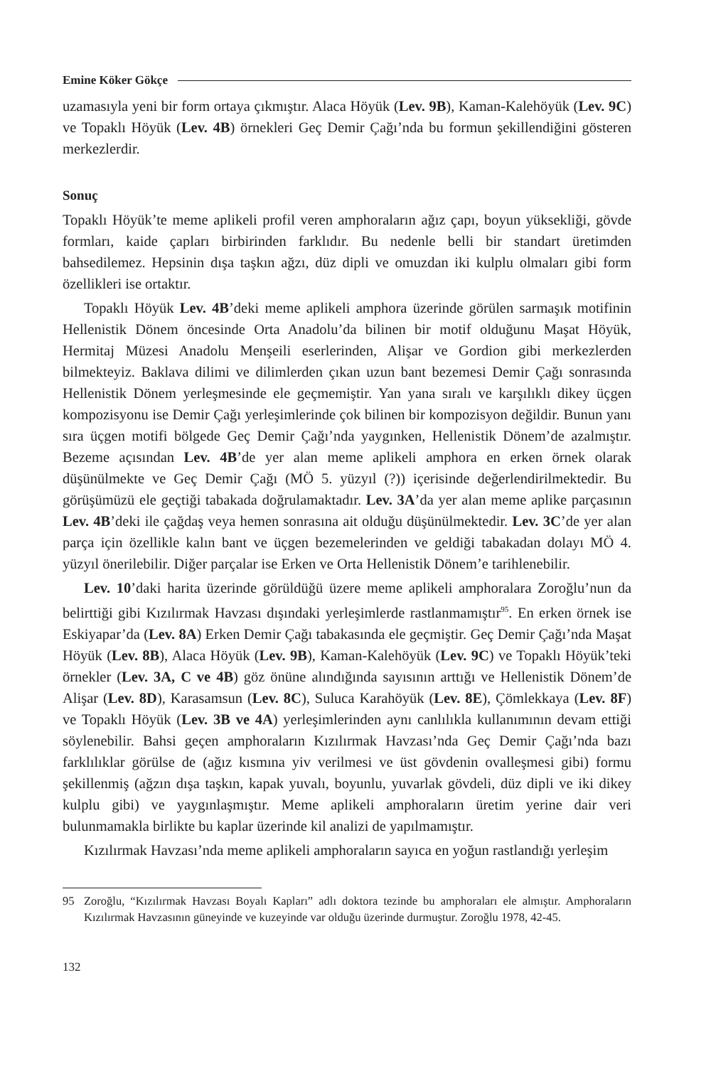Emine Köker Gökçe
uzamasıyla yeni bir form ortaya çıkmıştır. Alaca Höyük (Lev. 9B), Kaman-Kalehöyük (Lev. 9C) ve Topaklı Höyük (Lev. 4B) örnekleri Geç Demir Çağı’nda bu formun şekillendiğini gösteren merkezlerdir.
Sonuç
Topaklı Höyük’te meme aplikeli profil veren amphoraların ağız çapı, boyun yüksekliği, gövde formları, kaide çapları birbirinden farklıdır. Bu nedenle belli bir standart üretimden bahsedilemez. Hepsinin dışa taşkın ağzı, düz dipli ve omuzdan iki kulplu olmaları gibi form özellikleri ise ortaktır.
Topaklı Höyük Lev. 4B’deki meme aplikeli amphora üzerinde görülen sarmaşık motifinin Hellenistik Dönem öncesinde Orta Anadolu’da bilinen bir motif olduğunu Maşat Höyük, Hermitaj Müzesi Anadolu Menşeili eserlerinden, Alişar ve Gordion gibi merkezlerden bilmekteyiz. Baklava dilimi ve dilimlerden çıkan uzun bant bezemesi Demir Çağı sonrasında Hellenistik Dönem yerleşmesinde ele geçmemiştir. Yan yana sıralı ve karşılıklı dikey üçgen kompozisyonu ise Demir Çağı yerleşimlerinde çok bilinen bir kompozisyon değildir. Bunun yanı sıra üçgen motifi bölgede Geç Demir Çağı’nda yaygınken, Hellenistik Dönem’de azalmıştır. Bezeme açısından Lev. 4B’de yer alan meme aplikeli amphora en erken örnek olarak düşünülmekte ve Geç Demir Çağı (MÖ 5. yüzyıl (?)) içerisinde değerlendirilmektedir. Bu görüşümüzü ele geçtiği tabakada doğrulamaktadır. Lev. 3A’da yer alan meme aplike parçasının Lev. 4B’deki ile çağdaş veya hemen sonrasına ait olduğu düşünülmektedir. Lev. 3C’de yer alan parça için özellikle kalın bant ve üçgen bezemelerinden ve geldiği tabakadan dolayı MÖ 4. yüzyıl önerilebilir. Diğer parçalar ise Erken ve Orta Hellenistik Dönem’e tarihlenebilir.
Lev. 10’daki harita üzerinde görüldüğü üzere meme aplikeli amphoralara Zoroğlu’nun da belirttiği gibi Kızılırmak Havzası dışındaki yerleşimlerde rastlanmamıştır<sup>95</sup>. En erken örnek ise Eskiyapar’da (Lev. 8A) Erken Demir Çağı tabakasında ele geçmiştir. Geç Demir Çağı’nda Maşat Höyük (Lev. 8B), Alaca Höyük (Lev. 9B), Kaman-Kalehöyük (Lev. 9C) ve Topaklı Höyük’teki örnekler (Lev. 3A, C ve 4B) göz önüne alındığında sayısının arttığı ve Hellenistik Dönem’de Alişar (Lev. 8D), Karasamsun (Lev. 8C), Suluca Karahöyük (Lev. 8E), Çömlekkaya (Lev. 8F) ve Topaklı Höyük (Lev. 3B ve 4A) yerleşimlerinden aynı canlılıkla kullanımının devam ettiği söylenebilir. Bahsi geçen amphoraların Kızılırmak Havzası’nda Geç Demir Çağı’nda bazı farklılıklar görülse de (ağız kısmına yiv verilmesi ve üst gövdenin ovalleşmesi gibi) formu şekillenmiş (ağzın dışa taşkın, kapak yuvalı, boyunlu, yuvarlak gövdeli, düz dipli ve iki dikey kulplu gibi) ve yaygınlaşmıştır. Meme aplikeli amphoraların üretim yerine dair veri bulunmamakla birlikte bu kaplar üzerinde kil analizi de yapılmamıştır.
Kızılırmak Havzası’nda meme aplikeli amphoraların sayıca en yoğun rastlandığı yerleşim
95 Zoroğlu, “Kızılırmak Havzası Boyalı Kapları” adlı doktora tezinde bu amphoraları ele almıştır. Amphoraların Kızılırmak Havzasının güneyinde ve kuzeyinde var olduğu üzerinde durmuştur. Zoroğlu 1978, 42-45.
132